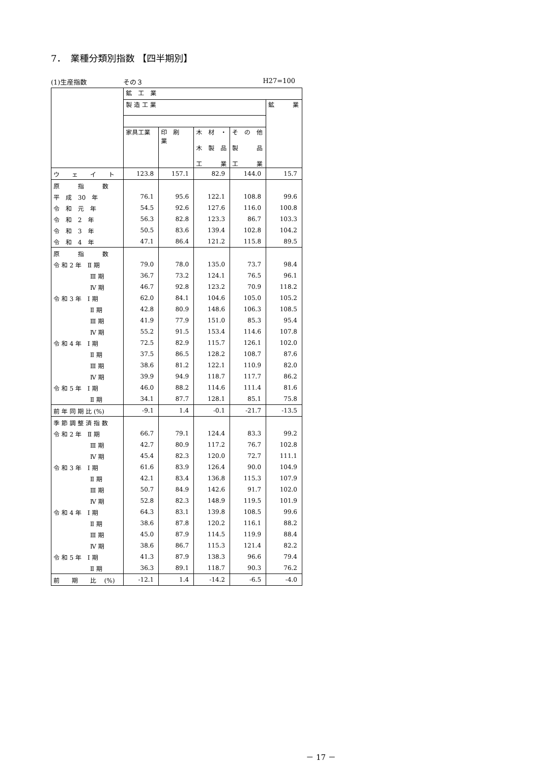7．　業種分類別指数 【四半期別】
(1)生産指数 その３ H27=100
| | 鉱 工 業 | | | | |
| --- | --- | --- | --- | --- | --- |
| | 製 造 工 業 | | | | 鉱 業 |
| | 家具工業 | 印 刷 業 | 木 材 ・ 木 製 品 工 業 | そ の 他 製 品 工 業 | |
| ウ ェ イ ト | 123.8 | 157.1 | 82.9 | 144.0 | 15.7 |
| 原 指 数 | | | | | |
| 平 成 30 年 | 76.1 | 95.6 | 122.1 | 108.8 | 99.6 |
| 令 和 元 年 | 54.5 | 92.6 | 127.6 | 116.0 | 100.8 |
| 令 和 2 年 | 56.3 | 82.8 | 123.3 | 86.7 | 103.3 |
| 令 和 3 年 | 50.5 | 83.6 | 139.4 | 102.8 | 104.2 |
| 令 和 4 年 | 47.1 | 86.4 | 121.2 | 115.8 | 89.5 |
| 原 指 数 | | | | | |
| 令 和 2 年 Ⅱ 期 | 79.0 | 78.0 | 135.0 | 73.7 | 98.4 |
| Ⅲ 期 | 36.7 | 73.2 | 124.1 | 76.5 | 96.1 |
| Ⅳ 期 | 46.7 | 92.8 | 123.2 | 70.9 | 118.2 |
| 令 和 3 年 Ⅰ 期 | 62.0 | 84.1 | 104.6 | 105.0 | 105.2 |
| Ⅱ 期 | 42.8 | 80.9 | 148.6 | 106.3 | 108.5 |
| Ⅲ 期 | 41.9 | 77.9 | 151.0 | 85.3 | 95.4 |
| Ⅳ 期 | 55.2 | 91.5 | 153.4 | 114.6 | 107.8 |
| 令 和 4 年 Ⅰ 期 | 72.5 | 82.9 | 115.7 | 126.1 | 102.0 |
| Ⅱ 期 | 37.5 | 86.5 | 128.2 | 108.7 | 87.6 |
| Ⅲ 期 | 38.6 | 81.2 | 122.1 | 110.9 | 82.0 |
| Ⅳ 期 | 39.9 | 94.9 | 118.7 | 117.7 | 86.2 |
| 令 和 5 年 Ⅰ 期 | 46.0 | 88.2 | 114.6 | 111.4 | 81.6 |
| Ⅱ 期 | 34.1 | 87.7 | 128.1 | 85.1 | 75.8 |
| 前 年 同 期 比 (%) | -9.1 | 1.4 | -0.1 | -21.7 | -13.5 |
| 季 節 調 整 済 指 数 | | | | | |
| 令 和 2 年 Ⅱ 期 | 66.7 | 79.1 | 124.4 | 83.3 | 99.2 |
| Ⅲ 期 | 42.7 | 80.9 | 117.2 | 76.7 | 102.8 |
| Ⅳ 期 | 45.4 | 82.3 | 120.0 | 72.7 | 111.1 |
| 令 和 3 年 Ⅰ 期 | 61.6 | 83.9 | 126.4 | 90.0 | 104.9 |
| Ⅱ 期 | 42.1 | 83.4 | 136.8 | 115.3 | 107.9 |
| Ⅲ 期 | 50.7 | 84.9 | 142.6 | 91.7 | 102.0 |
| Ⅳ 期 | 52.8 | 82.3 | 148.9 | 119.5 | 101.9 |
| 令 和 4 年 Ⅰ 期 | 64.3 | 83.1 | 139.8 | 108.5 | 99.6 |
| Ⅱ 期 | 38.6 | 87.8 | 120.2 | 116.1 | 88.2 |
| Ⅲ 期 | 45.0 | 87.9 | 114.5 | 119.9 | 88.4 |
| Ⅳ 期 | 38.6 | 86.7 | 115.3 | 121.4 | 82.2 |
| 令 和 5 年 Ⅰ 期 | 41.3 | 87.9 | 138.3 | 96.6 | 79.4 |
| Ⅱ 期 | 36.3 | 89.1 | 118.7 | 90.3 | 76.2 |
| 前 期 比 (%) | -12.1 | 1.4 | -14.2 | -6.5 | -4.0 |
－ 17 －